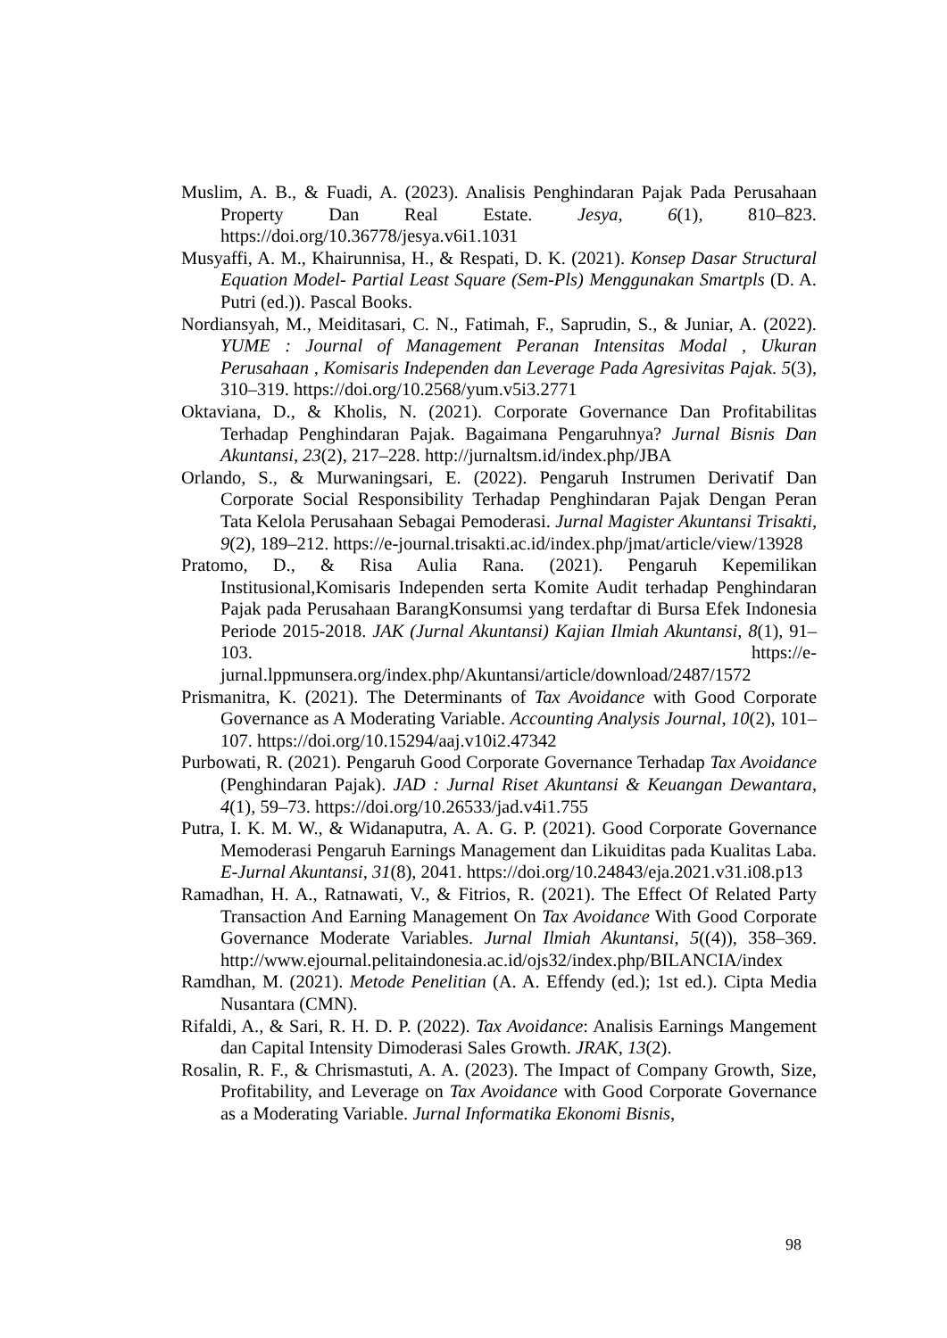Muslim, A. B., & Fuadi, A. (2023). Analisis Penghindaran Pajak Pada Perusahaan Property Dan Real Estate. Jesya, 6(1), 810–823. https://doi.org/10.36778/jesya.v6i1.1031
Musyaffi, A. M., Khairunnisa, H., & Respati, D. K. (2021). Konsep Dasar Structural Equation Model- Partial Least Square (Sem-Pls) Menggunakan Smartpls (D. A. Putri (ed.)). Pascal Books.
Nordiansyah, M., Meiditasari, C. N., Fatimah, F., Saprudin, S., & Juniar, A. (2022). YUME : Journal of Management Peranan Intensitas Modal , Ukuran Perusahaan , Komisaris Independen dan Leverage Pada Agresivitas Pajak. 5(3), 310–319. https://doi.org/10.2568/yum.v5i3.2771
Oktaviana, D., & Kholis, N. (2021). Corporate Governance Dan Profitabilitas Terhadap Penghindaran Pajak. Bagaimana Pengaruhnya? Jurnal Bisnis Dan Akuntansi, 23(2), 217–228. http://jurnaltsm.id/index.php/JBA
Orlando, S., & Murwaningsari, E. (2022). Pengaruh Instrumen Derivatif Dan Corporate Social Responsibility Terhadap Penghindaran Pajak Dengan Peran Tata Kelola Perusahaan Sebagai Pemoderasi. Jurnal Magister Akuntansi Trisakti, 9(2), 189–212. https://e-journal.trisakti.ac.id/index.php/jmat/article/view/13928
Pratomo, D., & Risa Aulia Rana. (2021). Pengaruh Kepemilikan Institusional,Komisaris Independen serta Komite Audit terhadap Penghindaran Pajak pada Perusahaan BarangKonsumsi yang terdaftar di Bursa Efek Indonesia Periode 2015-2018. JAK (Jurnal Akuntansi) Kajian Ilmiah Akuntansi, 8(1), 91–103. https://e-jurnal.lppmunsera.org/index.php/Akuntansi/article/download/2487/1572
Prismanitra, K. (2021). The Determinants of Tax Avoidance with Good Corporate Governance as A Moderating Variable. Accounting Analysis Journal, 10(2), 101–107. https://doi.org/10.15294/aaj.v10i2.47342
Purbowati, R. (2021). Pengaruh Good Corporate Governance Terhadap Tax Avoidance (Penghindaran Pajak). JAD : Jurnal Riset Akuntansi & Keuangan Dewantara, 4(1), 59–73. https://doi.org/10.26533/jad.v4i1.755
Putra, I. K. M. W., & Widanaputra, A. A. G. P. (2021). Good Corporate Governance Memoderasi Pengaruh Earnings Management dan Likuiditas pada Kualitas Laba. E-Jurnal Akuntansi, 31(8), 2041. https://doi.org/10.24843/eja.2021.v31.i08.p13
Ramadhan, H. A., Ratnawati, V., & Fitrios, R. (2021). The Effect Of Related Party Transaction And Earning Management On Tax Avoidance With Good Corporate Governance Moderate Variables. Jurnal Ilmiah Akuntansi, 5((4)), 358–369. http://www.ejournal.pelitaindonesia.ac.id/ojs32/index.php/BILANCIA/index
Ramdhan, M. (2021). Metode Penelitian (A. A. Effendy (ed.); 1st ed.). Cipta Media Nusantara (CMN).
Rifaldi, A., & Sari, R. H. D. P. (2022). Tax Avoidance: Analisis Earnings Mangement dan Capital Intensity Dimoderasi Sales Growth. JRAK, 13(2).
Rosalin, R. F., & Chrismastuti, A. A. (2023). The Impact of Company Growth, Size, Profitability, and Leverage on Tax Avoidance with Good Corporate Governance as a Moderating Variable. Jurnal Informatika Ekonomi Bisnis,
98